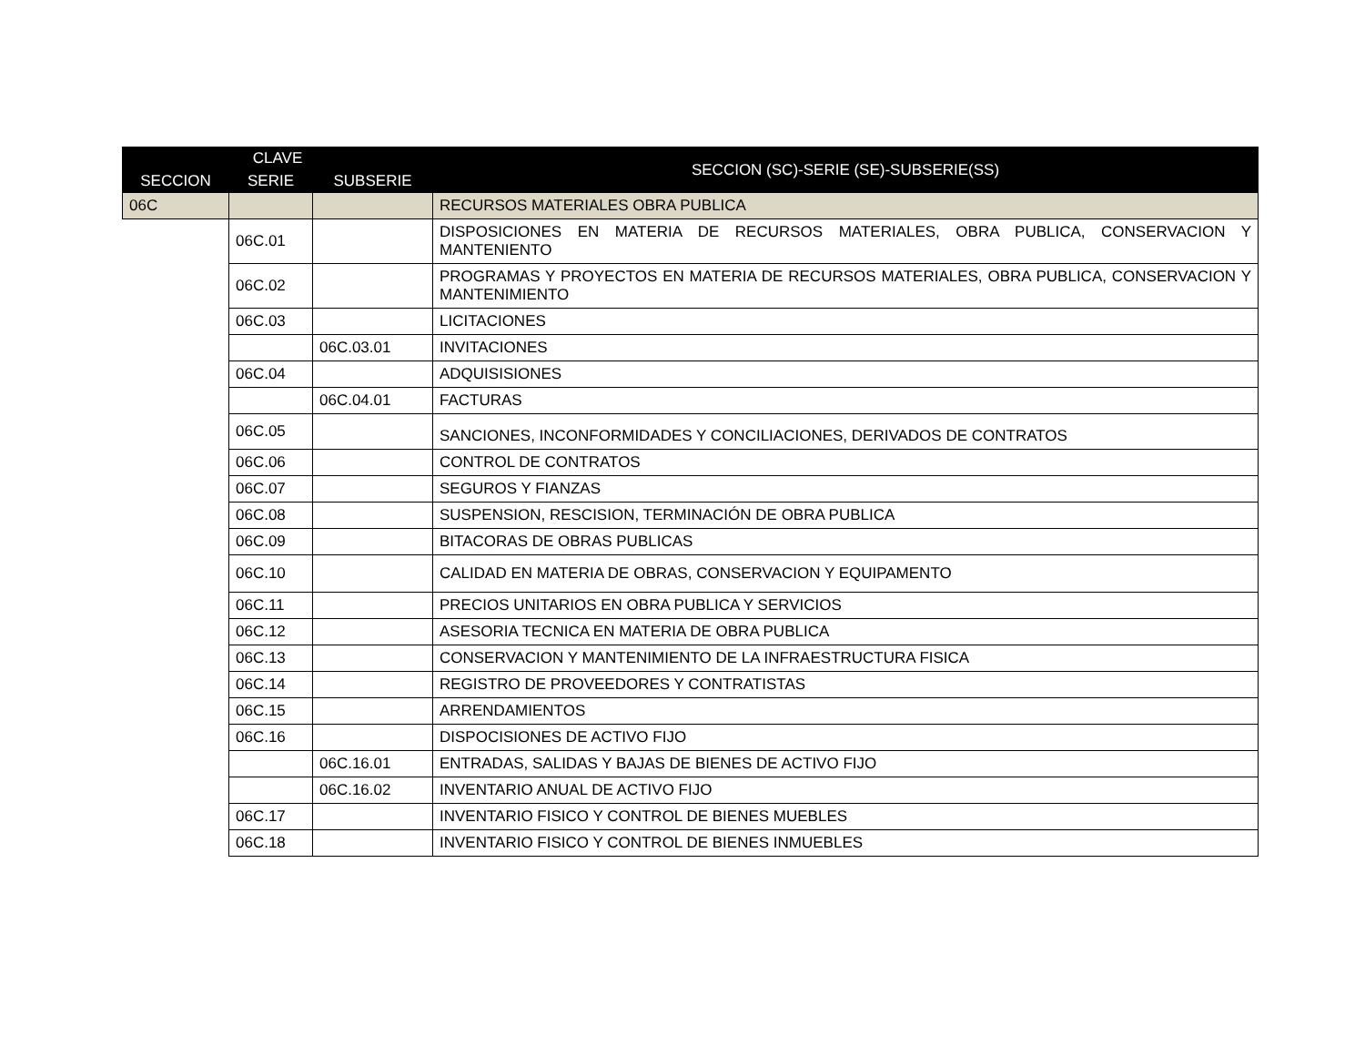| CLAVE | | | SECCION (SC)-SERIE (SE)-SUBSERIE(SS) |
| --- | --- | --- | --- |
| SECCION | SERIE | SUBSERIE | |
| 06C | | | RECURSOS MATERIALES OBRA PUBLICA |
| | 06C.01 | | DISPOSICIONES EN MATERIA DE RECURSOS MATERIALES, OBRA PUBLICA, CONSERVACION Y MANTENIENTO |
| | 06C.02 | | PROGRAMAS Y PROYECTOS EN MATERIA DE RECURSOS MATERIALES, OBRA PUBLICA, CONSERVACION Y MANTENIMIENTO |
| | 06C.03 | | LICITACIONES |
| | | 06C.03.01 | INVITACIONES |
| | 06C.04 | | ADQUISISIONES |
| | | 06C.04.01 | FACTURAS |
| | 06C.05 | | SANCIONES, INCONFORMIDADES Y CONCILIACIONES, DERIVADOS DE CONTRATOS |
| | 06C.06 | | CONTROL DE CONTRATOS |
| | 06C.07 | | SEGUROS Y FIANZAS |
| | 06C.08 | | SUSPENSION, RESCISION, TERMINACIÓN DE OBRA PUBLICA |
| | 06C.09 | | BITACORAS DE OBRAS PUBLICAS |
| | 06C.10 | | CALIDAD EN MATERIA DE OBRAS, CONSERVACION Y EQUIPAMENTO |
| | 06C.11 | | PRECIOS UNITARIOS EN OBRA PUBLICA Y SERVICIOS |
| | 06C.12 | | ASESORIA TECNICA EN MATERIA DE OBRA PUBLICA |
| | 06C.13 | | CONSERVACION Y MANTENIMIENTO DE LA INFRAESTRUCTURA FISICA |
| | 06C.14 | | REGISTRO DE PROVEEDORES Y CONTRATISTAS |
| | 06C.15 | | ARRENDAMIENTOS |
| | 06C.16 | | DISPOCISIONES DE ACTIVO FIJO |
| | | 06C.16.01 | ENTRADAS, SALIDAS Y BAJAS DE BIENES DE ACTIVO FIJO |
| | | 06C.16.02 | INVENTARIO ANUAL DE ACTIVO FIJO |
| | 06C.17 | | INVENTARIO FISICO Y CONTROL DE BIENES MUEBLES |
| | 06C.18 | | INVENTARIO FISICO Y CONTROL DE BIENES INMUEBLES |